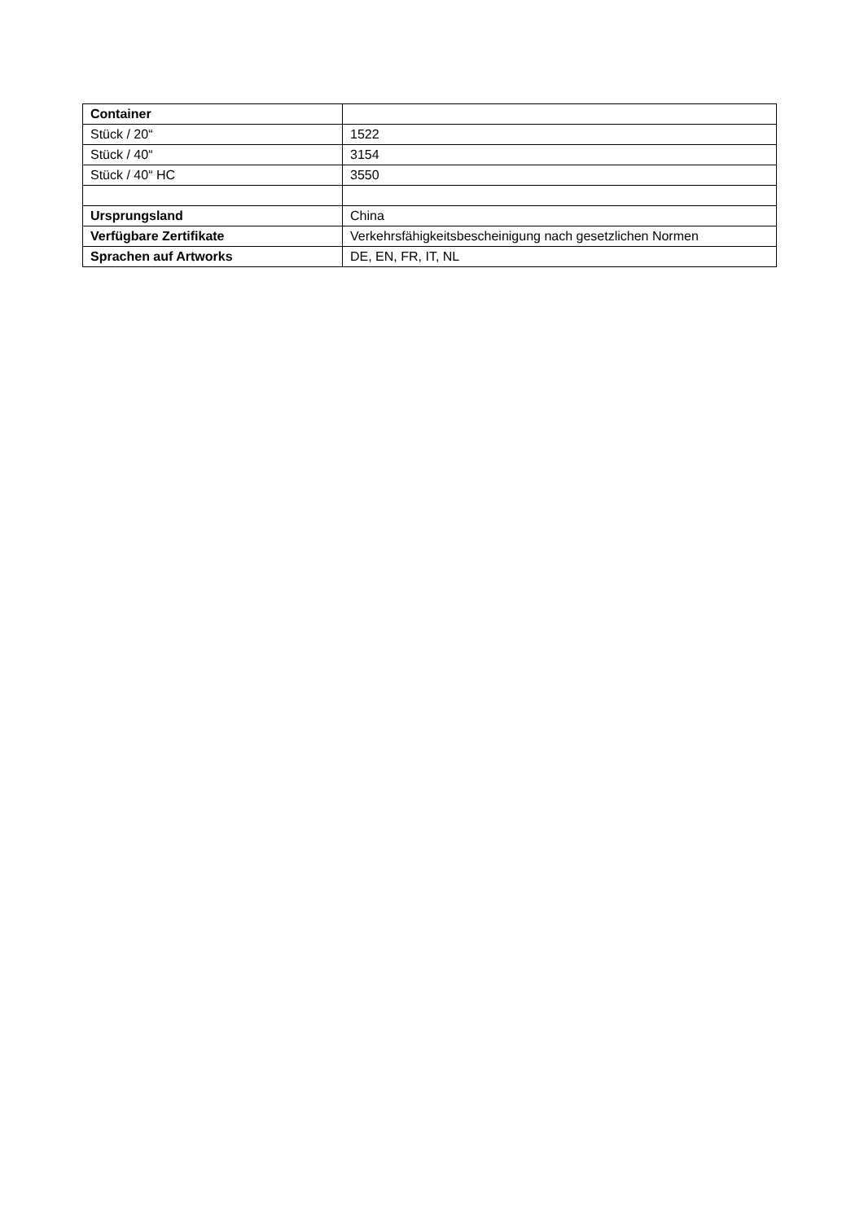| Container | |
| Stück / 20“ | 1522 |
| Stück / 40“ | 3154 |
| Stück / 40“ HC | 3550 |
| Ursprungsland | China |
| Verfügbare Zertifikate | Verkehrsfähigkeitsbescheinigung nach gesetzlichen Normen |
| Sprachen auf Artworks | DE, EN, FR, IT, NL |